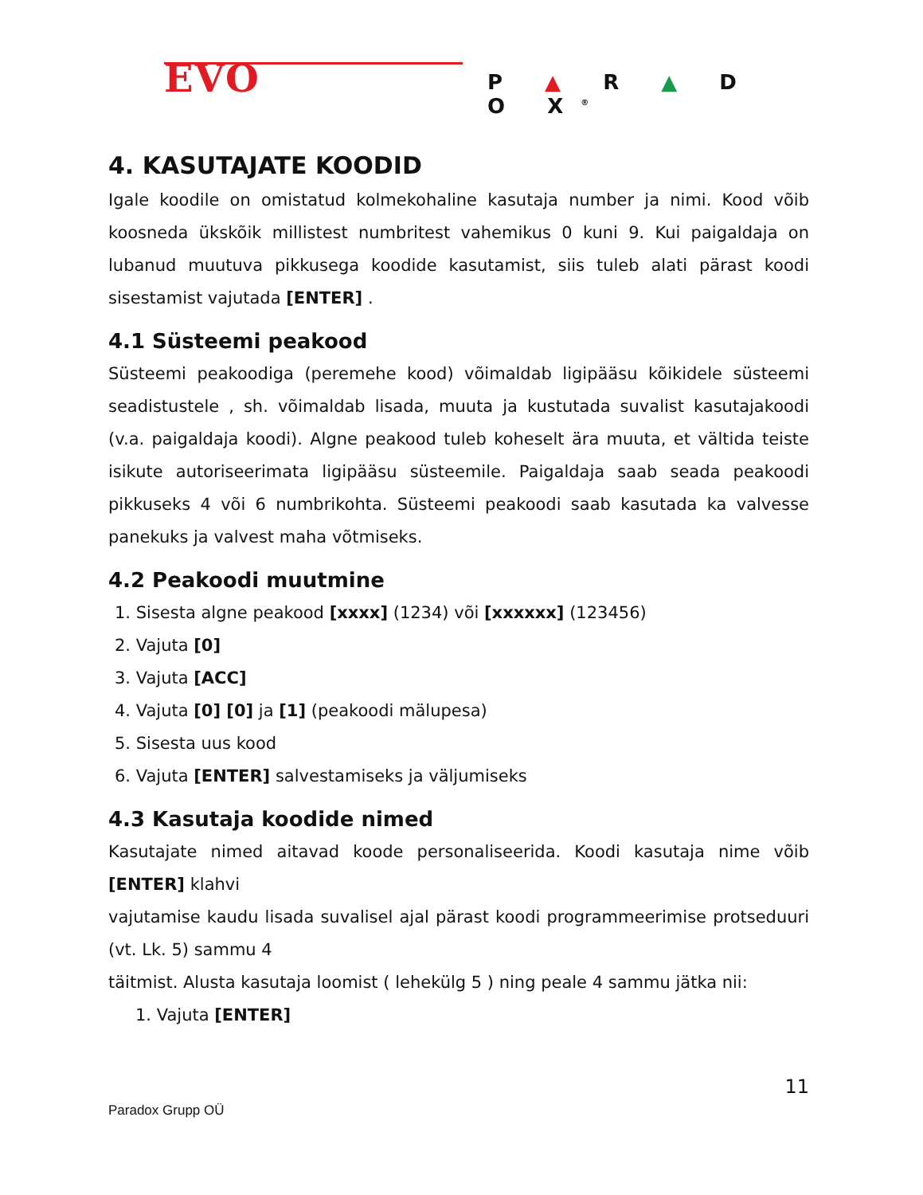EVO P ▲ R ▲ D O X<sup>®</sup>
4. KASUTAJATE KOODID
Igale koodile on omistatud kolmekohaline kasutaja number ja nimi. Kood võib koosneda ükskõik millistest numbritest vahemikus 0 kuni 9. Kui paigaldaja on lubanud muutuva pikkusega koodide kasutamist, siis tuleb alati pärast koodi sisestamist vajutada [ENTER] .
4.1 Süsteemi peakood
Süsteemi peakoodiga (peremehe kood) võimaldab ligipääsu kõikidele süsteemi seadistustele , sh. võimaldab lisada, muuta ja kustutada suvalist kasutajakoodi (v.a. paigaldaja koodi). Algne peakood tuleb koheselt ära muuta, et vältida teiste isikute autoriseerimata ligipääsu süsteemile. Paigaldaja saab seada peakoodi pikkuseks 4 või 6 numbrikohta. Süsteemi peakoodi saab kasutada ka valvesse panekuks ja valvest maha võtmiseks.
4.2 Peakoodi muutmine
1. Sisesta algne peakood [xxxx] (1234) või [xxxxxx] (123456)
2. Vajuta [0]
3. Vajuta [ACC]
4. Vajuta [0] [0] ja [1] (peakoodi mälupesa)
5. Sisesta uus kood
6. Vajuta [ENTER] salvestamiseks ja väljumiseks
4.3 Kasutaja koodide nimed
Kasutajate nimed aitavad koode personaliseerida. Koodi kasutaja nime võib [ENTER] klahvi
vajutamise kaudu lisada suvalisel ajal pärast koodi programmeerimise protseduuri (vt. Lk. 5) sammu 4
täitmist. Alusta kasutaja loomist ( lehekülg 5 ) ning peale 4 sammu jätka nii:
1. Vajuta [ENTER]
11
Paradox Grupp OÜ